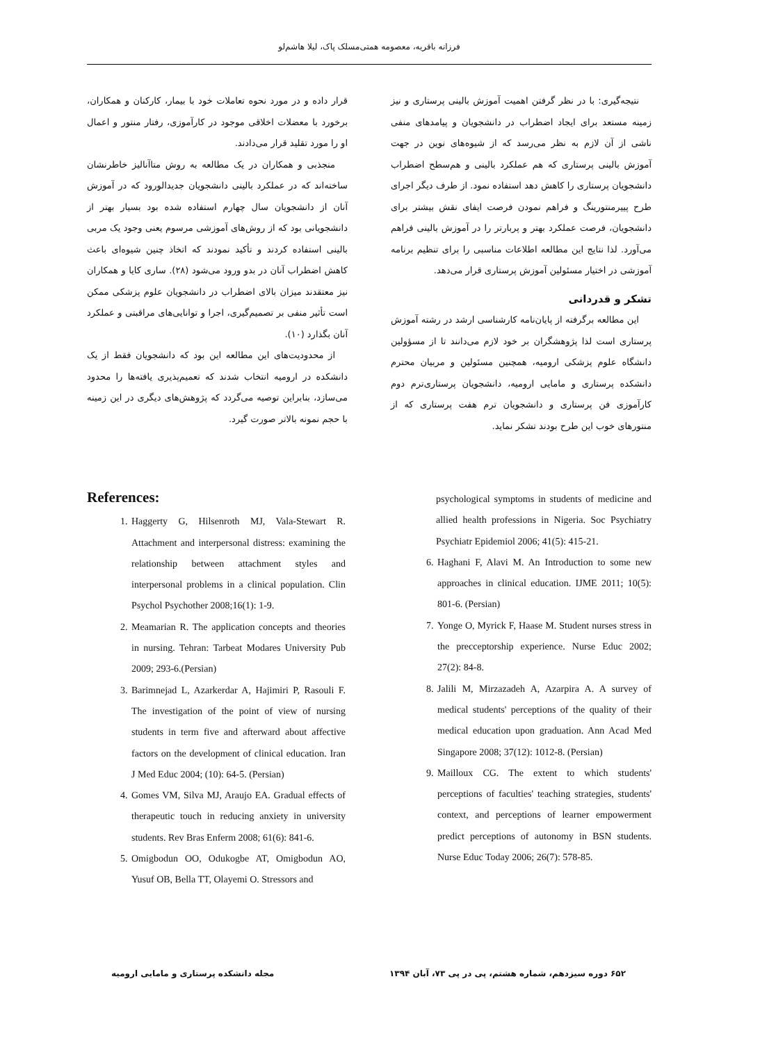فرزانه باقریه، معصومه همتی‌مسلک پاک، لیلا هاشم‌لو
قرار داده و در مورد نحوه تعاملات خود با بیمار، کارکنان و همکاران، برخورد با معضلات اخلاقی موجود در کارآموزی، رفتار منتور و اعمال او را مورد تقلید قرار می‌دادند.
منجذبی و همکاران در یک مطالعه به روش متاآنالیز خاطرنشان ساخته‌اند که در عملکرد بالینی دانشجویان جدیدالورود که در آموزش آنان از دانشجویان سال چهارم استفاده شده بود بسیار بهتر از دانشجویانی بود که از روش‌های آموزشی مرسوم یعنی وجود یک مربی بالینی استفاده کردند و تأکید نمودند که اتخاذ چنین شیوه‌ای باعث کاهش اضطراب آنان در بدو ورود می‌شود (۲۸). ساری کایا و همکاران نیز معتقدند میزان بالای اضطراب در دانشجویان علوم پزشکی ممکن است تأثیر منفی بر تصمیم‌گیری، اجرا و توانایی‌های مراقبتی و عملکرد آنان بگذارد (۱۰).
از محدودیت‌های این مطالعه این بود که دانشجویان فقط از یک دانشکده در ارومیه انتخاب شدند که تعمیم‌پذیری یافته‌ها را محدود می‌سازد، بنابراین توصیه می‌گردد که پژوهش‌های دیگری در این زمینه با حجم نمونه بالاتر صورت گیرد.
نتیجه‌گیری: با در نظر گرفتن اهمیت آموزش بالینی پرستاری و نیز زمینه مستعد برای ایجاد اضطراب در دانشجویان و پیامدهای منفی ناشی از آن لازم به نظر می‌رسد که از شیوه‌های نوین در جهت آموزش بالینی پرستاری که هم عملکرد بالینی و هم‌سطح اضطراب دانشجویان پرستاری را کاهش دهد استفاده نمود. از طرف دیگر اجرای طرح پییرمنتورینگ و فراهم نمودن فرصت ایفای نقش بیشتر برای دانشجویان، فرصت عملکرد بهتر و پربارتر را در آموزش بالینی فراهم می‌آورد. لذا نتایج این مطالعه اطلاعات مناسبی را برای تنظیم برنامه آموزشی در اختیار مسئولین آموزش پرستاری قرار می‌دهد.
تشکر و قدردانی
این مطالعه برگرفته از پایان‌نامه کارشناسی ارشد در رشته آموزش پرستاری است لذا پژوهشگران بر خود لازم می‌دانند تا از مسؤولین دانشگاه علوم پزشکی ارومیه، همچنین مسئولین و مربیان محترم دانشکده پرستاری و مامایی ارومیه، دانشجویان پرستاری‌ترم دوم کارآموزی فن پرستاری و دانشجویان ترم هفت پرستاری که از منتورهای خوب این طرح بودند تشکر نماید.
References:
1. Haggerty G, Hilsenroth MJ, Vala-Stewart R. Attachment and interpersonal distress: examining the relationship between attachment styles and interpersonal problems in a clinical population. Clin Psychol Psychother 2008;16(1): 1-9.
2. Meamarian R. The application concepts and theories in nursing. Tehran: Tarbeat Modares University Pub 2009; 293-6.(Persian)
3. Barimnejad L, Azarkerdar A, Hajimiri P, Rasouli F. The investigation of the point of view of nursing students in term five and afterward about affective factors on the development of clinical education. Iran J Med Educ 2004; (10): 64-5. (Persian)
4. Gomes VM, Silva MJ, Araujo EA. Gradual effects of therapeutic touch in reducing anxiety in university students. Rev Bras Enferm 2008; 61(6): 841-6.
5. Omigbodun OO, Odukogbe AT, Omigbodun AO, Yusuf OB, Bella TT, Olayemi O. Stressors and
psychological symptoms in students of medicine and allied health professions in Nigeria. Soc Psychiatry Psychiatr Epidemiol 2006; 41(5): 415-21.
6. Haghani F, Alavi M. An Introduction to some new approaches in clinical education. IJME 2011; 10(5): 801-6. (Persian)
7. Yonge O, Myrick F, Haase M. Student nurses stress in the precceptorship experience. Nurse Educ 2002; 27(2): 84-8.
8. Jalili M, Mirzazadeh A, Azarpira A. A survey of medical students' perceptions of the quality of their medical education upon graduation. Ann Acad Med Singapore 2008; 37(12): 1012-8. (Persian)
9. Mailloux CG. The extent to which students' perceptions of faculties' teaching strategies, students' context, and perceptions of learner empowerment predict perceptions of autonomy in BSN students. Nurse Educ Today 2006; 26(7): 578-85.
۶۵۲ دوره سیزدهم، شماره هشتم، پی در پی ۷۳، آبان ۱۳۹۴ مجله دانشکده پرستاری و مامایی ارومیه